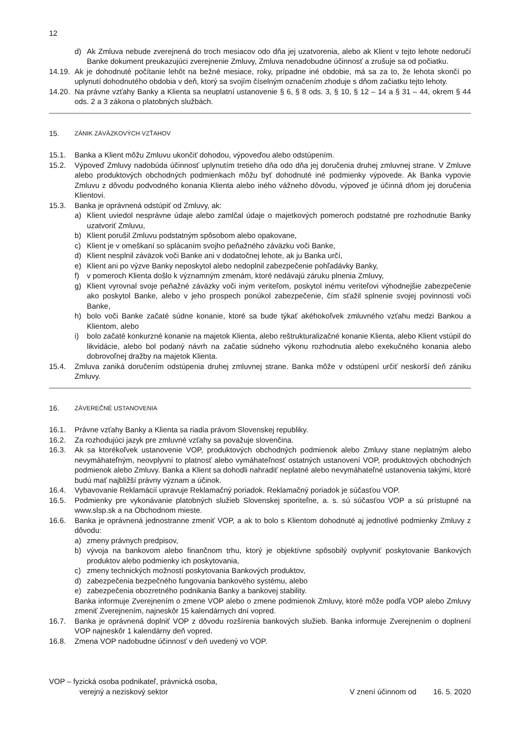12
d) Ak Zmluva nebude zverejnená do troch mesiacov odo dňa jej uzatvorenia, alebo ak Klient v tejto lehote nedoručí Banke dokument preukazujúci zverejnenie Zmluvy, Zmluva nenadobudne účinnosť a zrušuje sa od počiatku.
14.19. Ak je dohodnuté počítanie lehôt na bežné mesiace, roky, prípadne iné obdobie, má sa za to, že lehota skončí po uplynutí dohodnutého obdobia v deň, ktorý sa svojím číselným označením zhoduje s dňom začiatku tejto lehoty.
14.20. Na právne vzťahy Banky a Klienta sa neuplatní ustanovenie § 6, § 8 ods. 3, § 10, § 12 – 14 a § 31 – 44, okrem § 44 ods. 2 a 3 zákona o platobných službách.
15. ZÁNIK ZÁVÄZKOVÝCH VZŤAHOV
15.1. Banka a Klient môžu Zmluvu ukončiť dohodou, výpoveďou alebo odstúpením.
15.2. Výpoveď Zmluvy nadobúda účinnosť uplynutím tretieho dňa odo dňa jej doručenia druhej zmluvnej strane. V Zmluve alebo produktových obchodných podmienkach môžu byť dohodnuté iné podmienky výpovede. Ak Banka vypovie Zmluvu z dôvodu podvodného konania Klienta alebo iného vážneho dôvodu, výpoveď je účinná dňom jej doručenia Klientovi.
15.3. Banka je oprávnená odstúpiť od Zmluvy, ak:
a) Klient uviedol nesprávne údaje alebo zamlčal údaje o majetkových pomeroch podstatné pre rozhodnutie Banky uzatvoriť Zmluvu,
b) Klient porušil Zmluvu podstatným spôsobom alebo opakovane,
c) Klient je v omeškaní so splácaním svojho peňažného záväzku voči Banke,
d) Klient nesplnil záväzok voči Banke ani v dodatočnej lehote, ak ju Banka určí,
e) Klient ani po výzve Banky neposkytol alebo nedoplnil zabezpečenie pohľadávky Banky,
f) v pomeroch Klienta došlo k významným zmenám, ktoré nedávajú záruku plnenia Zmluvy,
g) Klient vyrovnal svoje peňažné záväzky voči iným veriteľom, poskytol inému veriteľovi výhodnejšie zabezpečenie ako poskytol Banke, alebo v jeho prospech ponúkol zabezpečenie, čím sťažil splnenie svojej povinnosti voči Banke,
h) bolo voči Banke začaté súdne konanie, ktoré sa bude týkať akéhokoľvek zmluvného vzťahu medzi Bankou a Klientom, alebo
i) bolo začaté konkurzné konanie na majetok Klienta, alebo reštrukturalizačné konanie Klienta, alebo Klient vstúpil do likvidácie, alebo bol podaný návrh na začatie súdneho výkonu rozhodnutia alebo exekučného konania alebo dobrovoľnej dražby na majetok Klienta.
15.4. Zmluva zaniká doručením odstúpenia druhej zmluvnej strane. Banka môže v odstúpení určiť neskorší deň zániku Zmluvy.
16. ZÁVEREČNÉ USTANOVENIA
16.1. Právne vzťahy Banky a Klienta sa riadia právom Slovenskej republiky.
16.2. Za rozhodujúci jazyk pre zmluvné vzťahy sa považuje slovenčina.
16.3. Ak sa ktorékoľvek ustanovenie VOP, produktových obchodných podmienok alebo Zmluvy stane neplatným alebo nevymáhateľným, neovplyvní to platnosť alebo vymáhateľnosť ostatných ustanovení VOP, produktových obchodných podmienok alebo Zmluvy. Banka a Klient sa dohodli nahradiť neplatné alebo nevymáhateľné ustanovenia takými, ktoré budú mať najbližší právny význam a účinok.
16.4. Vybavovanie Reklamácií upravuje Reklamačný poriadok. Reklamačný poriadok je súčasťou VOP.
16.5. Podmienky pre vykonávanie platobných služieb Slovenskej sporiteľne, a. s. sú súčasťou VOP a sú prístupné na www.slsp.sk a na Obchodnom mieste.
16.6. Banka je oprávnená jednostranne zmeniť VOP, a ak to bolo s Klientom dohodnuté aj jednotlivé podmienky Zmluvy z dôvodu:
a) zmeny právnych predpisov,
b) vývoja na bankovom alebo finančnom trhu, ktorý je objektívne spôsobilý ovplyvniť poskytovanie Bankových produktov alebo podmienky ich poskytovania,
c) zmeny technických možností poskytovania Bankových produktov,
d) zabezpečenia bezpečného fungovania bankového systému, alebo
e) zabezpečenia obozretného podnikania Banky a bankovej stability.
Banka informuje Zverejnením o zmene VOP alebo o zmene podmienok Zmluvy, ktoré môže podľa VOP alebo Zmluvy zmeniť Zverejnením, najneskôr 15 kalendárnych dní vopred.
16.7. Banka je oprávnená doplniť VOP z dôvodu rozšírenia bankových služieb. Banka informuje Zverejnením o doplnení VOP najneskôr 1 kalendárny deň vopred.
16.8. Zmena VOP nadobudne účinnosť v deň uvedený vo VOP.
VOP – fyzická osoba podnikateľ, právnická osoba,
verejný a neziskový sektor
V znení účinnom od 16. 5. 2020